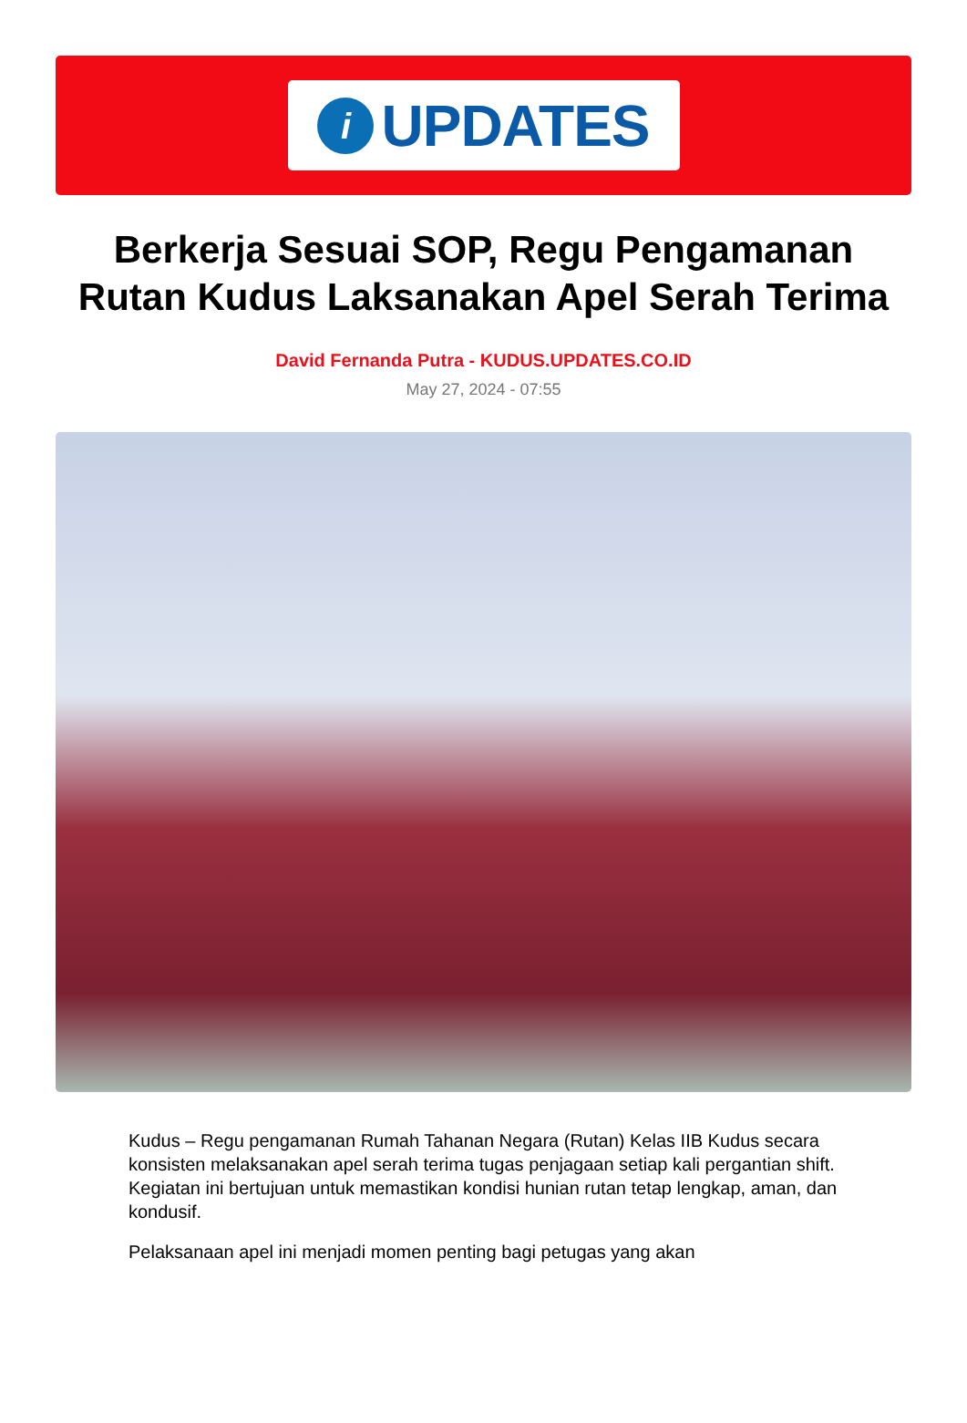i
UPDATES
Berkerja Sesuai SOP, Regu Pengamanan Rutan Kudus Laksanakan Apel Serah Terima
David Fernanda Putra - KUDUS.UPDATES.CO.ID
May 27, 2024 - 07:55
Kudus – Regu pengamanan Rumah Tahanan Negara (Rutan) Kelas IIB Kudus secara konsisten melaksanakan apel serah terima tugas penjagaan setiap kali pergantian shift. Kegiatan ini bertujuan untuk memastikan kondisi hunian rutan tetap lengkap, aman, dan kondusif.
Pelaksanaan apel ini menjadi momen penting bagi petugas yang akan